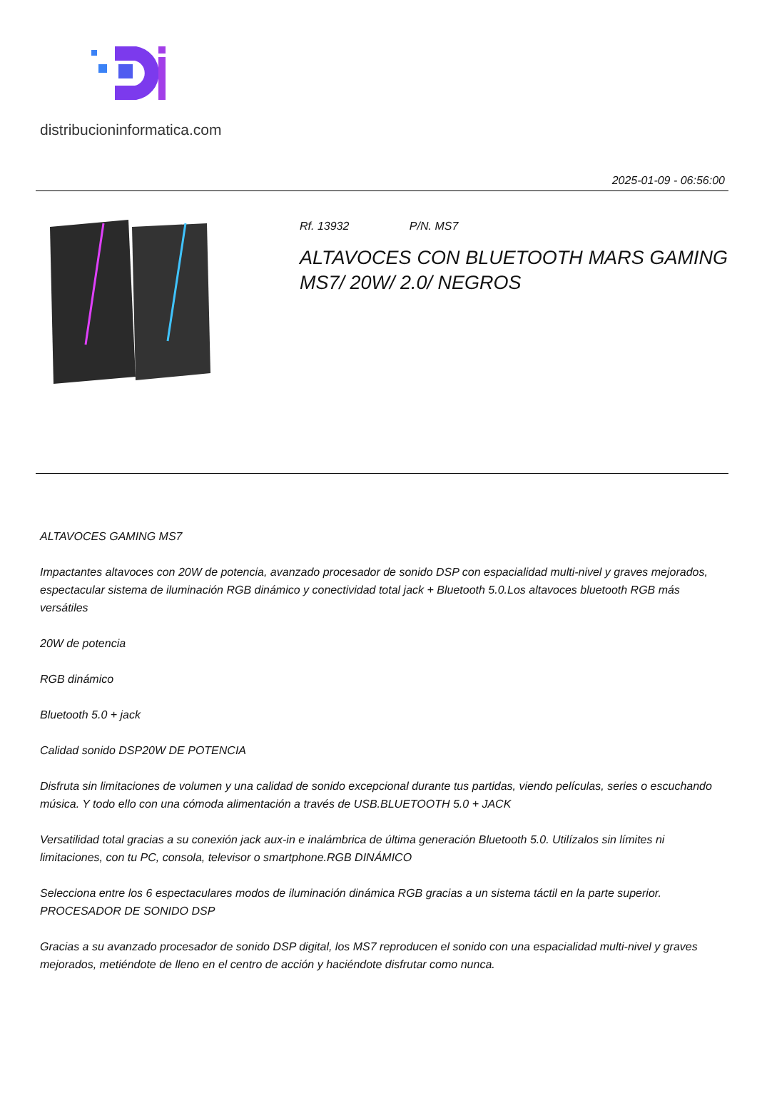distribucioninformatica.com
2025-01-09 - 06:56:00
Rf. 13932 P/N. MS7
ALTAVOCES CON BLUETOOTH MARS GAMING MS7/ 20W/ 2.0/ NEGROS
ALTAVOCES GAMING MS7
Impactantes altavoces con 20W de potencia, avanzado procesador de sonido DSP con espacialidad multi-nivel y graves mejorados, espectacular sistema de iluminación RGB dinámico y conectividad total jack + Bluetooth 5.0.Los altavoces bluetooth RGB más versátiles
20W de potencia
RGB dinámico
Bluetooth 5.0 + jack
Calidad sonido DSP20W DE POTENCIA
Disfruta sin limitaciones de volumen y una calidad de sonido excepcional durante tus partidas, viendo películas, series o escuchando música. Y todo ello con una cómoda alimentación a través de USB.BLUETOOTH 5.0 + JACK
Versatilidad total gracias a su conexión jack aux-in e inalámbrica de última generación Bluetooth 5.0. Utilízalos sin límites ni limitaciones, con tu PC, consola, televisor o smartphone.RGB DINÁMICO
Selecciona entre los 6 espectaculares modos de iluminación dinámica RGB gracias a un sistema táctil en la parte superior. PROCESADOR DE SONIDO DSP
Gracias a su avanzado procesador de sonido DSP digital, los MS7 reproducen el sonido con una espacialidad multi-nivel y graves mejorados, metiéndote de lleno en el centro de acción y haciéndote disfrutar como nunca.